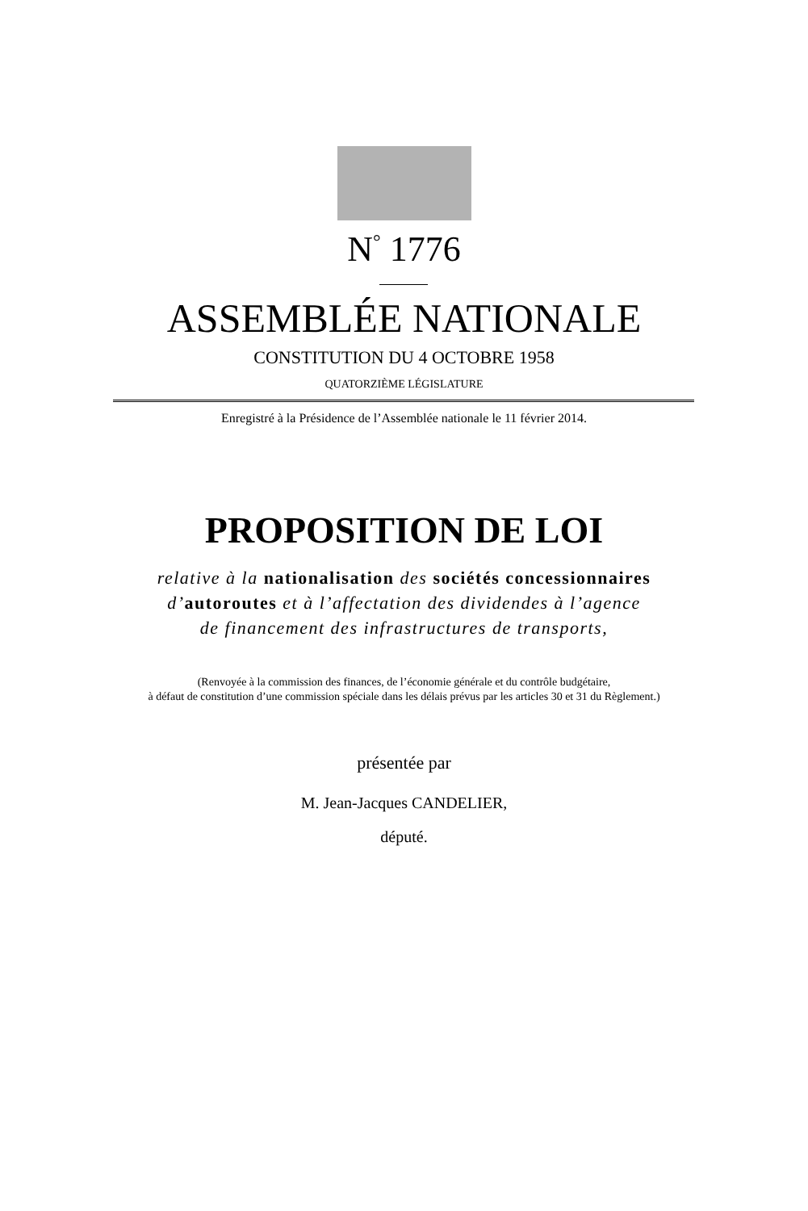N<sup>°</sup> 1776
ASSEMBLÉE NATIONALE
CONSTITUTION DU 4 OCTOBRE 1958
QUATORZIÈME LÉGISLATURE
Enregistré à la Présidence de l’Assemblée nationale le 11 février 2014.
PROPOSITION DE LOI
relative à la nationalisation des sociétés concessionnaires
d’autoroutes et à l’affectation des dividendes à l’agence
de financement des infrastructures de transports,
(Renvoyée à la commission des finances, de l’économie générale et du contrôle budgétaire,
à défaut de constitution d’une commission spéciale dans les délais prévus par les articles 30 et 31 du Règlement.)
présentée par
M. Jean-Jacques CANDELIER,
député.